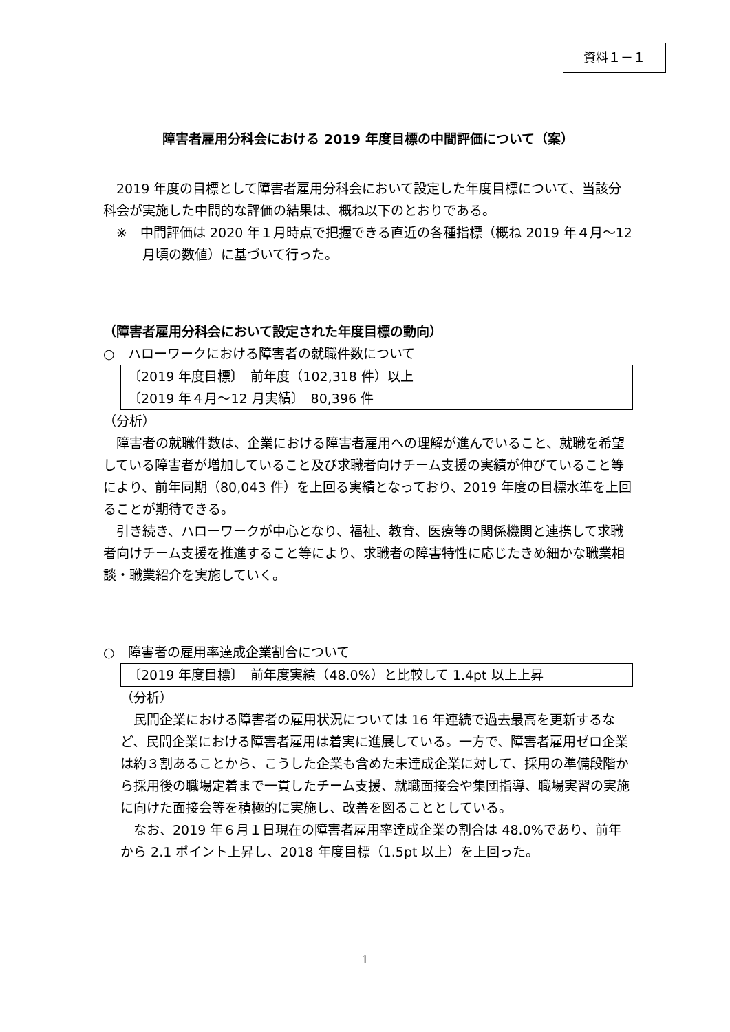資料１－１
障害者雇用分科会における 2019 年度目標の中間評価について（案）
2019 年度の目標として障害者雇用分科会において設定した年度目標について、当該分科会が実施した中間的な評価の結果は、概ね以下のとおりである。
※　中間評価は 2020 年１月時点で把握できる直近の各種指標（概ね 2019 年４月～12 月頃の数値）に基づいて行った。
（障害者雇用分科会において設定された年度目標の動向）
○　ハローワークにおける障害者の就職件数について
〔2019 年度目標〕　前年度（102,318 件）以上
〔2019 年４月～12 月実績〕　80,396 件
（分析）
障害者の就職件数は、企業における障害者雇用への理解が進んでいること、就職を希望している障害者が増加していること及び求職者向けチーム支援の実績が伸びていること等により、前年同期（80,043 件）を上回る実績となっており、2019 年度の目標水準を上回ることが期待できる。
引き続き、ハローワークが中心となり、福祉、教育、医療等の関係機関と連携して求職者向けチーム支援を推進すること等により、求職者の障害特性に応じたきめ細かな職業相談・職業紹介を実施していく。
○　障害者の雇用率達成企業割合について
〔2019 年度目標〕　前年度実績（48.0%）と比較して 1.4pt 以上上昇
（分析）
民間企業における障害者の雇用状況については 16 年連続で過去最高を更新するなど、民間企業における障害者雇用は着実に進展している。一方で、障害者雇用ゼロ企業は約３割あることから、こうした企業も含めた未達成企業に対して、採用の準備段階から採用後の職場定着まで一貫したチーム支援、就職面接会や集団指導、職場実習の実施に向けた面接会等を積極的に実施し、改善を図ることとしている。
なお、2019 年６月１日現在の障害者雇用率達成企業の割合は 48.0%であり、前年から 2.1 ポイント上昇し、2018 年度目標（1.5pt 以上）を上回った。
1